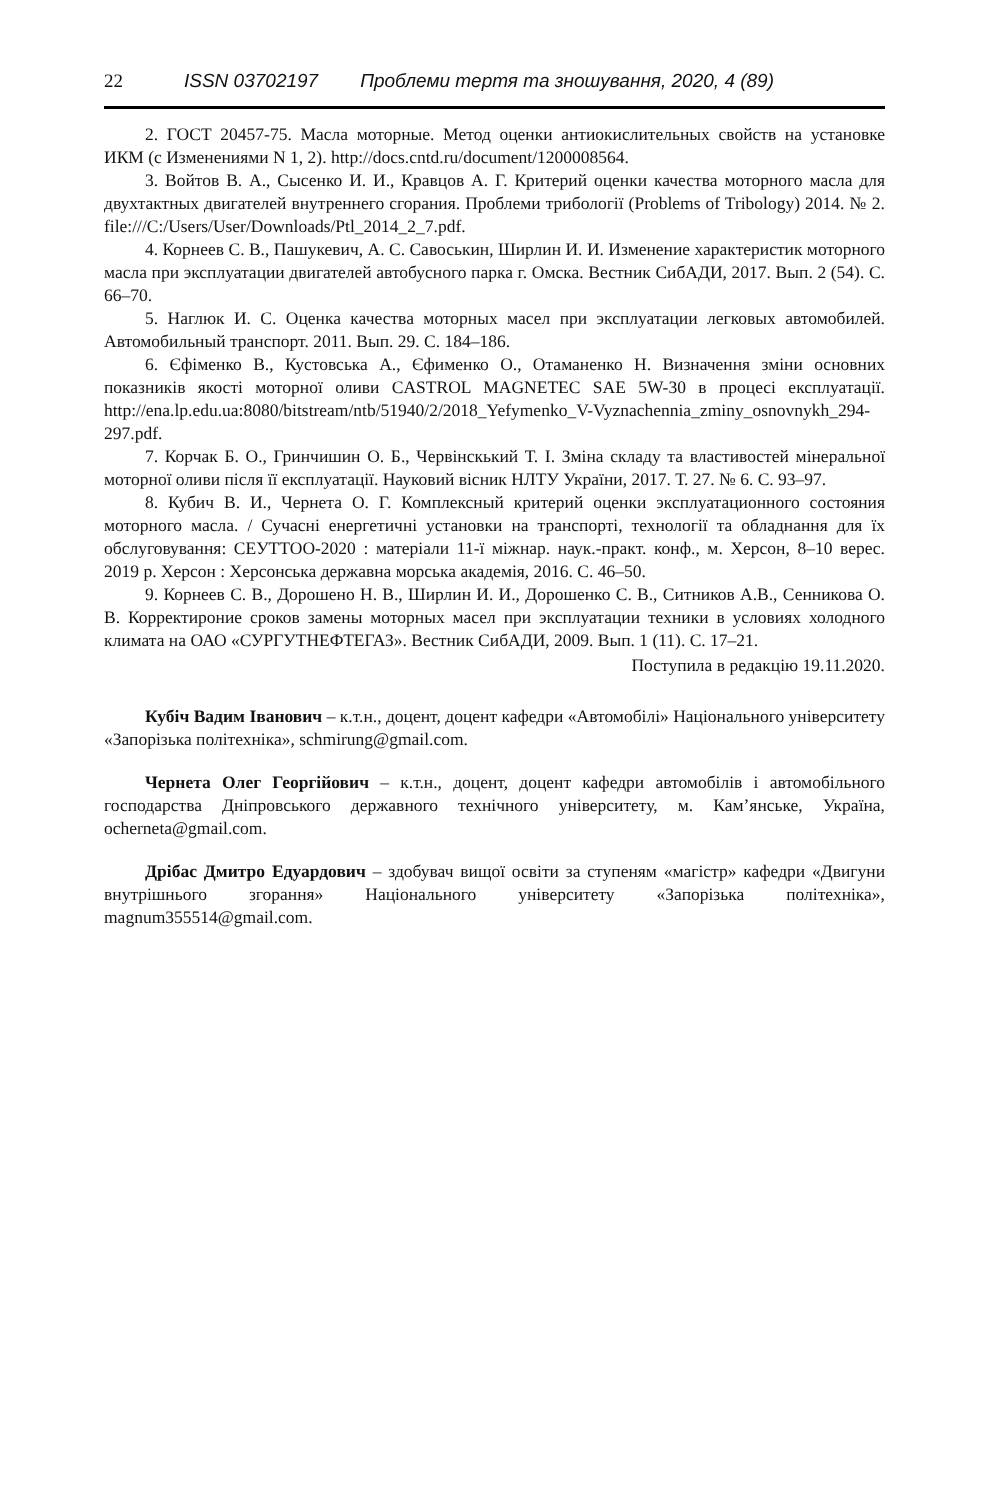22 ISSN 03702197 Проблеми тертя та зношування, 2020, 4 (89)
2. ГОСТ 20457-75. Масла моторные. Метод оценки антиокислительных свойств на установке ИКМ (с Изменениями N 1, 2). http://docs.cntd.ru/document/1200008564.
3. Войтов В. А., Сысенко И. И., Кравцов А. Г. Критерий оценки качества моторного масла для двухтактных двигателей внутреннего сгорания. Проблеми трибології (Problems of Tribology) 2014. № 2. file:///C:/Users/User/Downloads/Ptl_2014_2_7.pdf.
4. Корнеев С. В., Пашукевич, А. С. Савоськин, Ширлин И. И. Изменение характеристик моторного масла при эксплуатации двигателей автобусного парка г. Омска. Вестник СибАДИ, 2017. Вып. 2 (54). С. 66–70.
5. Наглюк И. С. Оценка качества моторных масел при эксплуатации легковых автомобилей. Автомобильный транспорт. 2011. Вып. 29. С. 184–186.
6. Єфіменко В., Кустовська А., Єфименко О., Отаманенко Н. Визначення зміни основних показників якості моторної оливи CASTROL MAGNETEC SAE 5W-30 в процесі експлуатації. http://ena.lp.edu.ua:8080/bitstream/ntb/51940/2/2018_Yefymenko_V-Vyznachennia_zminy_osnovnykh_294-297.pdf.
7. Корчак Б. О., Гринчишин О. Б., Червінскький Т. І. Зміна складу та властивостей мінеральної моторної оливи після її експлуатації. Науковий вісник НЛТУ України, 2017. Т. 27. № 6. С. 93–97.
8. Кубич В. И., Чернета О. Г. Комплексный критерий оценки эксплуатационного состояния моторного масла. / Сучасні енергетичні установки на транспорті, технології та обладнання для їх обслуговування: СЕУТТОО-2020 : матеріали 11-ї міжнар. наук.-практ. конф., м. Херсон, 8–10 верес. 2019 р. Херсон : Херсонська державна морська академія, 2016. С. 46–50.
9. Корнеев С. В., Дорошено Н. В., Ширлин И. И., Дорошенко С. В., Ситников А.В., Сенникова О. В. Корректироние сроков замены моторных масел при эксплуатации техники в условиях холодного климата на ОАО «СУРГУТНЕФТЕГАЗ». Вестник СибАДИ, 2009. Вып. 1 (11). С. 17–21.
Поступила в редакцію 19.11.2020.
Кубіч Вадим Іванович – к.т.н., доцент, доцент кафедри «Автомобілі» Національного університету «Запорізька політехніка», schmirung@gmail.com.
Чернета Олег Георгійович – к.т.н., доцент, доцент кафедри автомобілів і автомобільного господарства Дніпровського державного технічного університету, м. Кам’янське, Україна, ocherneta@gmail.com.
Дрібас Дмитро Едуардович – здобувач вищої освіти за ступеням «магістр» кафедри «Двигуни внутрішнього згорання» Національного університету «Запорізька політехніка», magnum355514@gmail.com.